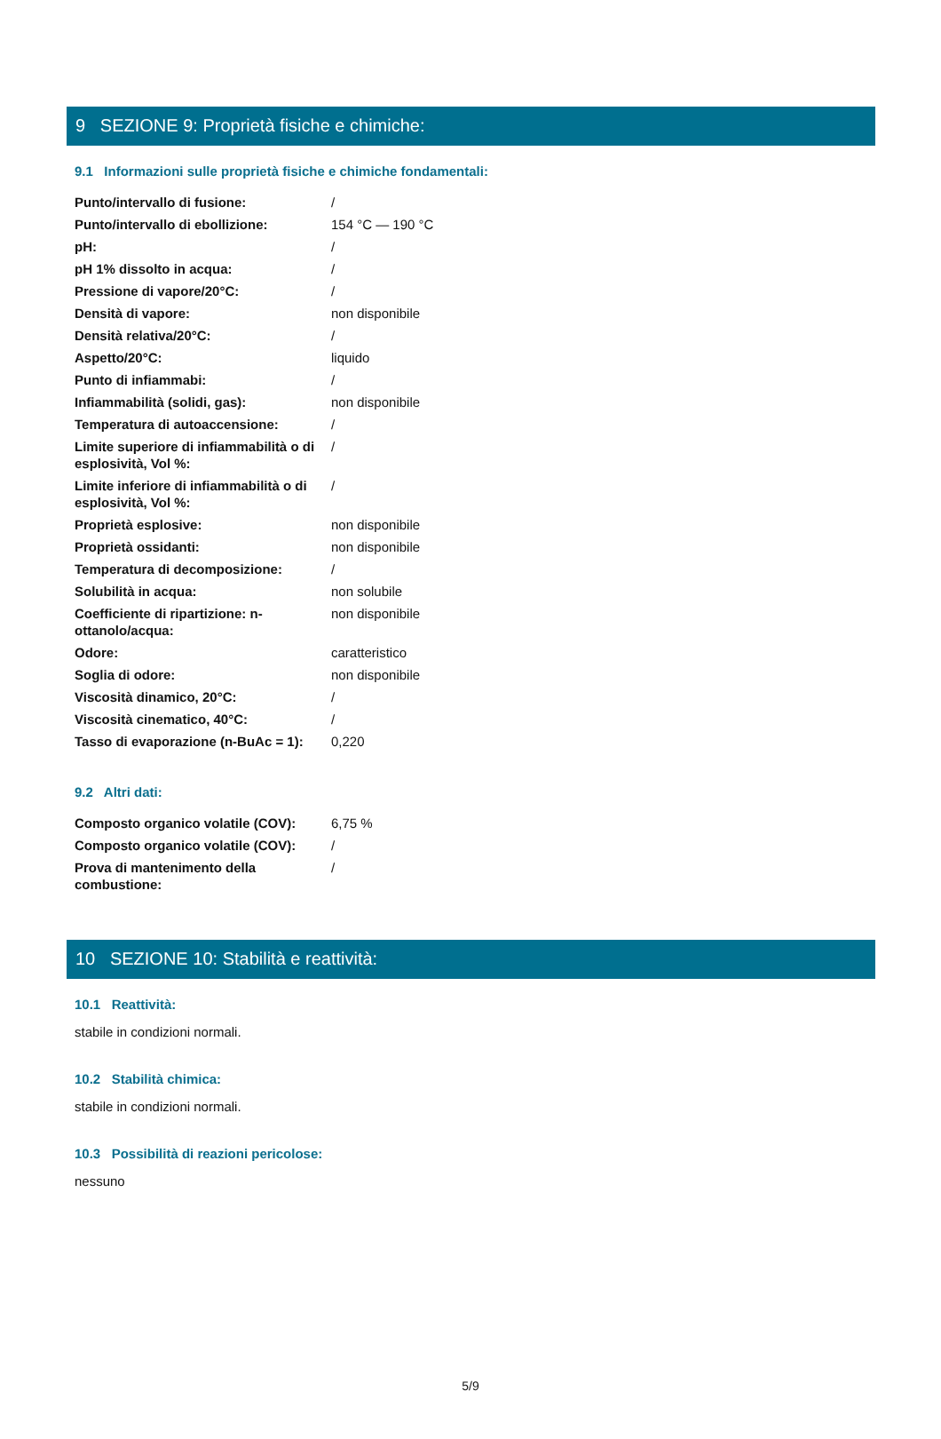9 SEZIONE 9: Proprietà fisiche e chimiche:
9.1 Informazioni sulle proprietà fisiche e chimiche fondamentali:
| Punto/intervallo di fusione: | / |
| Punto/intervallo di ebollizione: | 154 °C — 190 °C |
| pH: | / |
| pH 1% dissolto in acqua: | / |
| Pressione di vapore/20°C: | / |
| Densità di vapore: | non disponibile |
| Densità relativa/20°C: | / |
| Aspetto/20°C: | liquido |
| Punto di infiammabi: | / |
| Infiammabilità (solidi, gas): | non disponibile |
| Temperatura di autoaccensione: | / |
| Limite superiore di infiammabilità o di esplosività, Vol %: | / |
| Limite inferiore di infiammabilità o di esplosività, Vol %: | / |
| Proprietà esplosive: | non disponibile |
| Proprietà ossidanti: | non disponibile |
| Temperatura di decomposizione: | / |
| Solubilità in acqua: | non solubile |
| Coefficiente di ripartizione: n-ottanolo/acqua: | non disponibile |
| Odore: | caratteristico |
| Soglia di odore: | non disponibile |
| Viscosità dinamico, 20°C: | / |
| Viscosità cinematico, 40°C: | / |
| Tasso di evaporazione (n-BuAc = 1): | 0,220 |
9.2 Altri dati:
| Composto organico volatile (COV): | 6,75 % |
| Composto organico volatile (COV): | / |
| Prova di mantenimento della combustione: | / |
10 SEZIONE 10: Stabilità e reattività:
10.1 Reattività:
stabile in condizioni normali.
10.2 Stabilità chimica:
stabile in condizioni normali.
10.3 Possibilità di reazioni pericolose:
nessuno
5/9